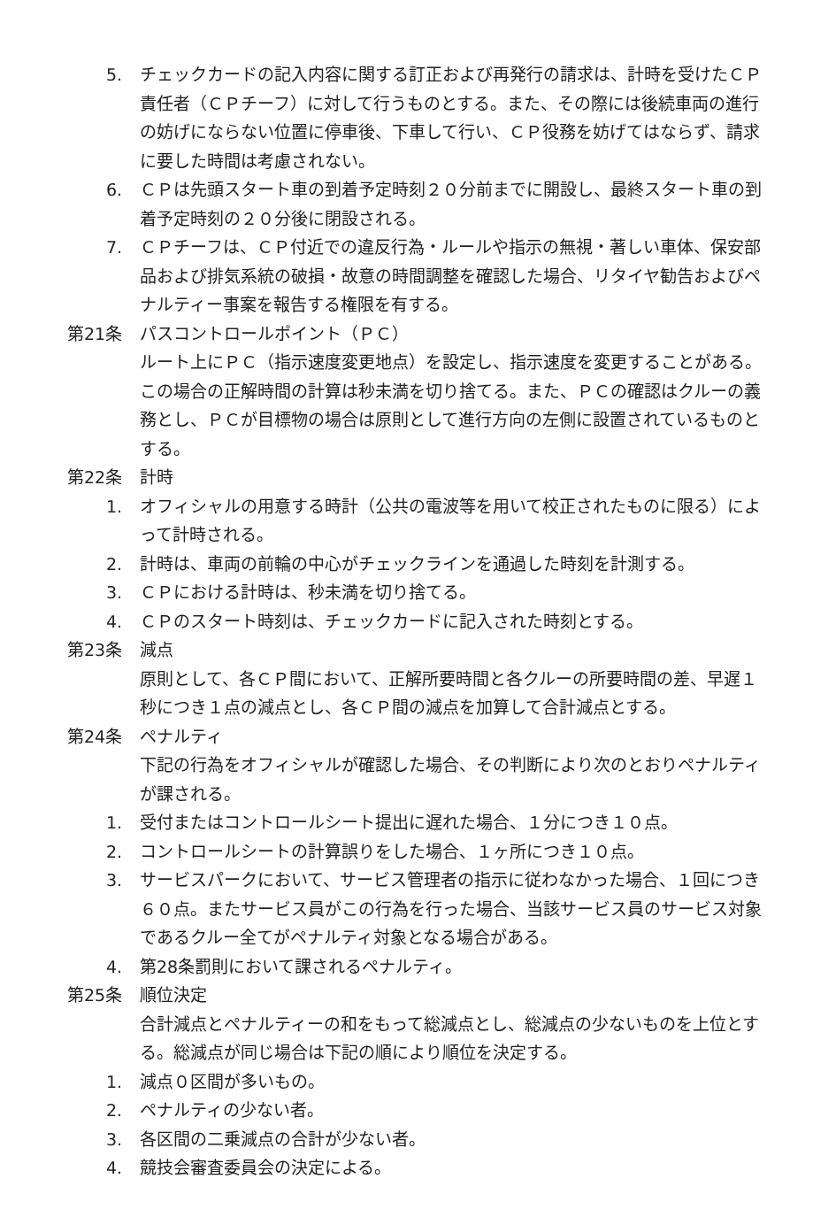5. チェックカードの記入内容に関する訂正および再発行の請求は、計時を受けたＣＰ責任者（ＣＰチーフ）に対して行うものとする。また、その際には後続車両の進行の妨げにならない位置に停車後、下車して行い、ＣＰ役務を妨げてはならず、請求に要した時間は考慮されない。
6. ＣＰは先頭スタート車の到着予定時刻２０分前までに開設し、最終スタート車の到着予定時刻の２０分後に閉設される。
7. ＣＰチーフは、ＣＰ付近での違反行為・ルールや指示の無視・著しい車体、保安部品および排気系統の破損・故意の時間調整を確認した場合、リタイヤ勧告およびペナルティー事案を報告する権限を有する。
第21条 パスコントロールポイント（ＰＣ）
ルート上にＰＣ（指示速度変更地点）を設定し、指示速度を変更することがある。この場合の正解時間の計算は秒未満を切り捨てる。また、ＰＣの確認はクルーの義務とし、ＰＣが目標物の場合は原則として進行方向の左側に設置されているものとする。
第22条 計時
1. オフィシャルの用意する時計（公共の電波等を用いて校正されたものに限る）によって計時される。
2. 計時は、車両の前輪の中心がチェックラインを通過した時刻を計測する。
3. ＣＰにおける計時は、秒未満を切り捨てる。
4. ＣＰのスタート時刻は、チェックカードに記入された時刻とする。
第23条 減点
原則として、各ＣＰ間において、正解所要時間と各クルーの所要時間の差、早遅１秒につき１点の減点とし、各ＣＰ間の減点を加算して合計減点とする。
第24条 ペナルティ
下記の行為をオフィシャルが確認した場合、その判断により次のとおりペナルティが課される。
1. 受付またはコントロールシート提出に遅れた場合、１分につき１０点。
2. コントロールシートの計算誤りをした場合、１ヶ所につき１０点。
3. サービスパークにおいて、サービス管理者の指示に従わなかった場合、１回につき６０点。またサービス員がこの行為を行った場合、当該サービス員のサービス対象であるクルー全てがペナルティ対象となる場合がある。
4. 第28条罰則において課されるペナルティ。
第25条 順位決定
合計減点とペナルティーの和をもって総減点とし、総減点の少ないものを上位とする。総減点が同じ場合は下記の順により順位を決定する。
1. 減点０区間が多いもの。
2. ペナルティの少ない者。
3. 各区間の二乗減点の合計が少ない者。
4. 競技会審査委員会の決定による。